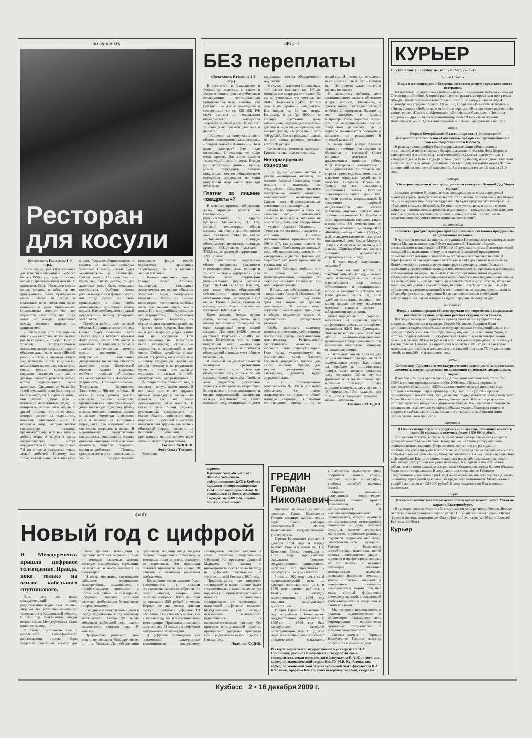по существу
Ресторан
для косули
(Окончание. Начало на 1-й стр.).
В последний раз такая сложная для копытных ситуация в Кузбассе была в 1996 году, тогда поголовье косуль сократилось более чем на 50 процентов. Из-за «большого снега» косули уходили в тайгу, где им прокормиться было практически нечем. Слабые от голода и медленные из-за снега, они легко попадали в руки браконьерам. Специалисты говорят, что это случилось из-за того, что тогда никто не ожидал печального исхода, поэтому вовремя не приняли мер.
- Теперь у нас есть этот горький опыт, и мы не хотим, чтобы он ещё раз повторился, - говорит Виктор Краснов, государственный инспектор департамента по охране объектов животного мира (Яйский район). – Сегодня снежный покров уже превысил 60 см, и добывать корма таким животным, как косули, очень трудно. Сложившаяся ситуация заставляет нас уже в декабре начинать развозить корма, чтобы подкармливать этих животных. Ситуация не была бы такой печальной, если бы в лесу не было снегоходов. С одной стороны, они делают доброе дело - оставляют натоптанные следы, по которым животным легче ходить. С другой стороны, это не те люди, которые ратуют за сохранность объектов животного мира. В основном лица, которые имеют снегоходную технику, браконьерствуют, и у них цель – добыть зверя. А косули в таких обстоятельствах могут передвигаться со скоростью только 7-8 км в час и становятся очень легкой добычей. Поэтому как только мы закончим развозить сено и овес, будем особенно тщательно следить за местами прикорма животных. Понятно, что там будут «скапливаться» и браконьеры. Работы много. Но если мы не будем эту работу делать, то для животных могут быть печальные последствия. Особенно много работы ожидается в феврале-марте, вот тогда будем все силы прикладывать к тому, чтобы дополнительно приготовить запасы кормов. Нам необходимо в трудный предвесенний период прокормить этого зверя.
Подобная работа идет по всей области. По данным прошлого года (новые будут получены после Нового года), в Кузбассе обитают 4500 косуль, около 2700 лосей и примерно 300 маралов, которых в тяжелые многоснежные времена нужно прокормить. По информации начальника департамента по охране объектов животного мира Кемеровской области Хамита Сурхаева, особенно сложная обстановка сейчас складывается в Ижморском, Мариинском, Промышленновском, Тисульском, Топкинском, Тяжинском и Яйском районах. В связи с этим решено оказать массовую помощь животным, организовав как непосредственную дополнительную подкормку (рубку и валку молодого осинника, подвоз к местам кормежки клеверного сена и веников из лиственных пород, овса), так и пробивание на снегоходах подходов к полям. В мероприятиях задействованы специалисты департамента охраны объектов животного мира и лесного комплекса, общества охотников, охотники-любители. Помощь предполагается организовать как на землях государственного резервного фонда (особо охраняемых природных территориях), так и в таежных лесных массивах.
- Помочь животным надо, - говорит Аскар Алибаев, заместитель начальника департамента по охране объектов животного мира Кемеровской области. - Места их зимней интеграции – это сосняки, хвойные леса, там меньше снега, чем в полях. И в этих хвойных лесах они концентрируются, переживают трудное время. Подкормку их осуществляют охотничьи хозяйства – за счет своих средств. Для этого им и дали в аренду угодья, чтобы они их содержали. При предоставлении им территории было обговорено, чтобы они занимались и подкормкой в том числе. Сейчас хозяйства только начали эту работу, но к концу этой – началу следующей недели мы начнем проверку и по результатам будем с теми, кто халатно относится к взятым на себя обязательствам, уже разбираться.
А специалисты отмечают, что, в частности, косуль нынче много. И все чаще они в это трудные времена подходят к населенным пунктам, где им легче прокормиться, легче выжить. В связи с этим Хамит Сурхаев, руководитель департамента по охране объектов животного мира, обратился с просьбой к жителям области в этот трудный для лесных обитателей период напрасно не беспокоить животных, не преследовать их при встрече ради забавы или фотографирования.
Евгения РАЙНЕШ.
Фото Ольги Титович.
Кемерово.
аКцент
БЕЗ переплаты
(Окончание. Начало на 1-й стр.).
В частности, в Гражданском и Жилищном кодексах, а также в законе о защите прав потребителя и последующих постановлениях правительства четко сказано, что собственники жилых помещений в соответствии со ст. 158 ЖК РФ несут затраты по содержанию общедомового имущества «соразмерно своей доле». И вот эту-то свою долю Алексей Соловьев и высчитал.
- Конечно, за содержание мест общего пользования нужно платить, - говорит Алексей Иванович. – Но в каких размерах? Это надо определять. Определить же долю очень просто. Для этого имеется технический паспорт дома. Исходя из паспортных данных здания, можно определить, сколько квадратных метров общедомового имущества приходится на один квадратный метр жилой площади всего дома.
Платим за лишние «квадраты»?
В качестве примера собственник жилья приводит расчеты по собственному дому, расположенному по адресу: проспект Московский, 9. Так, согласно техпаспорту, общая площадь квартир в данном жилом доме составляет 24442 кв. метра. Высчитываем площадь общедомового имущества: площадь кровли – 3681,4 кв. м, подъездов – 2795,5 кв. м, дворовой территории – 12251,7 кв.м.
К особенностям содержания общего имущества указанного многоквартирного дома относится то, что жильцам «прирезали» для оплаты часть территории расположенного рядом детского сада. Это 1744 кв. метра. Наконец, еще один объект общедолевой собственности - трансформаторная подстанция общей площадью 156,2 кв. м. Таким образом, суммарная площадь мест общего пользования составляет 16828,4 кв. м.
Идем дальше. Теперь нужно узнать, сколько «квадратов» мест общего пользования приходится на один квадратный метр жилой площади. Для этого 16828,4 делим на 24442. Результат - 0,6885 кв. метра. Получается, что на один квадратный метр жилплощади приходится чуть больше полуметра общедомовой площади мест общего пользования.
В реальной же действительности жилищные организации приравнивают долю площади общедомового имущества к общей площади самой квартиры. Чтобы в этом убедиться, достаточно заглянуть в квиточек по квартплате. Вывод из всего этого напрашивается вполне определенный: фактически жильцы оплачивают из своих карманов несуществующие в доме квадратные метры общедомового имущества.
В случае с Алексеем Соловьевым этот расчет выглядит так. Общая площадь его квартиры составляет 53 кв. м, умножаем эти «метры» на 0,6885. Получается 36,4905. Это его доля в общедомовых «квадратах». Как видим, не 53 кв. метра. Например, в октябре 2009 г. за текущее содержание дома жилищники, нарушая десятилетний договор и «идя на ухищрения», как говорит жилец, «запросили» с него 416 рублей. Его же реальный платеж по этой статье расходов составил всего 230 рублей.
Согласитесь, неплохая экономия! Причем на законных основаниях.
Ненормируемая соцнорма
Еще одним «узким» местом в работе жилищников является, по мнению Алексея Соловьева, такая позиция в платежах, как «соцнорма». Соцнорма является краеугольным камнем жилищно-коммунального хозяйствования. Однако и под ней законодательные основания не совсем прочные.
-Плата по соцнорме и сверх ее, согласно закону, производится только за наем жилья, но никак не относится к текущему содержанию, - уверяет Алексей Иванович. – Точно так же эта позиция касается и отопления. Согласно постановлениям правительства № 306 и 307, мы должны платить за отопление общей площади жилья. Я ведь собственник: могу иметь и сто «квадратов», и двести. При чем тут соцнорма? Кто имеет право мне ее устанавливать?
Алексей Соловьев сообщил, что он лично как владелец приватизированной квартиры по соцнорме не платит. Потому что это противоречит закону.
- Я плачу как собственник жилья, - подытожил Алексей Иванович.- К содержанию общего имущества дома эта норма не должна применяться. В законе четко определено: «соразмерно своей доле в общем имуществе дома». А соразмерность определяется расчетом.
Чтобы высчитать величину платежа за отопление, собственнику приходится брать постановления правительства, Региональной энергетической комиссии и горсовета. Зная стоимость одной Гкал тепла, установленную на отопительный сезон, Алексей Соловьев определяет платеж для своего жилища. Правда, для рядового гражданина такие «выкладки», думается, будут затруднительны.
- В постановлениях правительства № 306 и 307 четко обозначено, что платеж производится за отопление общей площади квартиры. В течение отопительного периода, а не за целый год. И причем тут отопление по соцнорме и свыше ее? – говорит он. – Это просто нужно понять и платить по закону.
К сказанному добавим, доля муниципального жилья в областном центре, которое, собственно, и сдается внаем, составляет сегодня не более 20 процентов. Именно на этот жилфонд и должна распространяться соцнорма. Кроме того, с точки зрения здравой логики, совершенно непонятно, где в квартире заканчивается соцнорма и начинается ее превышение? В соседней комнате?
В завершение беседы Алексей Иванович сообщил, что недавно он обращался в городской Совет народных депутатов с предложением привести работу ЖКХ Кемерова в соответствие с законодательством. Состоялась его встреча с председателем комитета по развитию городского хозяйства и экологии Виталием Игошиным. Правда, на все «выкладки» собственника жилья Виталий Владимирович ответил лишь тем, что «эти расчеты неправильны». К сожалению, широкой общественности свои веские аргументы «против» депутат пока сообщить не пожелал. Но «Кузбасс» готов предоставить ему дать такую возможность. От комментария по телефону отказалась директор ООО «Жилищно-коммунальный трест», в чьей подведомственности находится описываемый дом, Елена Мазурок. Правда, с Алексеем Соловьевым она знакома. Юристы общества, как она сообщила, неоднократно встречались с ним в суде.
- В чью пользу завершились заседания?
-Я тоже на этот вопрос по телефону отвечать не буду, - сказала Елена Александровна. Как бы ни разворачивался спор между собственником и жилищниками, вопрос о законности платежей все равно должен решить суд. Если судебная инстанция признает, что жилец неправ, то ему предстоят огромные выплаты вместе с набежавшими процентами.
Более определенно по соцнорме высказался на недавней пресс-конференции начальник городского управления ЖКХ Олег Самодумов. Отвечая на вопрос о том, насколько законно жилищно-коммунальные организации города применяют при начислении квартплаты соцнорму, он сказал следующее:
- Законодательно мы должны уже сегодня оплачивать сто процентов за коммунальные услуги. Как только мы перейдем на стопроцентные тарифы, само понятие соцнорма сразу «отпадет». Сейчас же она применяется на том основании, что население производит оплату жилищно-коммунальных услуг не на 100 процентов. Это делается для того, чтобы защитить граждан с низкими доходами.
Евгений БЕСЕДИН.
коротко
В рамках сотрудничества с Фондом содействия реформированию ЖКХ в Кузбассе капитально отремонтировано 1234 многоквартирных дома. В оставшихся 24 домах, вошедших в программу 2009 года, работы близки к завершению.
фаКт
Новый год с цифрой
В Междуреченск пришло цифровое телевидение. Правда, пока только на основе кабельного спутникового.
Еще пять лет назад междуреченский завод радиотелеаппаратуры был признан лидером по развитию кабельного телевидения в Кемеровской области. С тех пор практически каждая вторая семья Междуреченска стала клиентом завода.
К этому подтолкнули еще и особенности географического расположения города. Горы создавали серьезные помехи для приема эфирного телевидения, и горожане пытались бороться с ними с помощью различных антенн, зачастую самодельных, торчавших на балконах и высовывавшихся из окон квартир.
И когда появилось спутниковое кабельное телевидение, междуреченцы, намучившись с неэффективными антеннами и постоянной рябью на телеэкранах, предпочли платное отличное качество изображения бесплатному посредственному.
Сегодня все многоэтажные дома в городе подключены к спутниковому телевидению. Около 20 тысяч абонентов кабельной сети имеют возможность смотреть уже 47 каналов.
Предприятие развивает свои услуги не только в Междуреченске, но и в Мысках. Для обеспечения цифрового вещания завод закупил партию специальных приставок к телеприемникам и теперь реализует их горожанам. Эти приставки позволят принимать уже сейчас 78 каналов с отличным качеством изображения.
Постепенно число каналов будет увеличиваться, и каждый пользователь сможет приобрести тот пакет каналов, который ему наиболее интересен. Плата при этом не превысит 350 рублей в месяц. Первые же два месяца зрители смогут попробовать цифровое ТВ бесплатно. Подключаться можно как к кабельному, так и к спутниковому телевидению. Приставки позволяют получать все 78 каналов в цифровом изображении безвозмездно.
О цифровом телевидении как современной альтернативе традиционному аналоговому телевидению говорил недавно в своем послании Федеральному собранию РФ президент Дмитрий Медведев. Он заявил о необходимости осуществить переход на цифровое телевидение на территории всей России к 2015 году.
Предполагается, что цифровое телевидение в нашей стране будет сосуществовать с аналоговым до тех пор, пока у 95 процентов зрителей не появятся специальные телеприставки или телевизоры с поддержкой цифрового вещания. Междуреченцы, уже сегодня получившие возможность подключиться к высококачественному сигналу без проводов и спутниковой тарелки, приобретают цифровые приставки себе и родственникам как подарок к Новому году.
Людмила ХУДИК.
ГРЕДИН Герман Николаевич
Внезапно, на 76-м году жизни, скончался Герман Николаевич Гредин, кандидат экономических наук, доцент кафедры экономической теории Кемеровского государственного университета.
Герман Николаевич родился 5 декабря 1934 года в городе Белово. Учился в школе № 1 г. Кемерово. После окончания в 1957 году юридического факультета Томского государственного университета несколько лет проработал в прокуратуре Томской области.
Затем в 1962 году начал свой преподавательский путь на кафедре политэкономии ТГУ. В 1976 году перешел работать в КемГУ на кафедру политэкономии, в 1978 году защитил кандидатскую диссертацию.
Гредин Герман Николаевич 33 года проработал в Кемеровском государственном университете. С 1990-го по 1996 год был заведующим кафедрой политэкономии КемГУ. Долгие годы был членом ученого совета юридического факультета университета, редактором ряда сборников научных трудов, автором многих монографий, учебных пособий, научных статей.
Многие поколения выпускников юридического факультета помнят Германа Николаевича как принципиального и высококвалифицированного преподавателя, которого отличали принципиальность, ответственное отношение к делу, широкая эрудиция, высокое лекторское мастерство, стремление развить у студентов творческое мышление, самостоятельность суждений. Герман Николаевич способствовал подготовке целой плеяды преподавателей (ныне – доцентов и профессоров), которые на его лекциях и научных семинарах обучались методическим находкам, познавали искусство сочетания теории и практики, логичного и интересного изложения экономической теории. Это был маяк, который формировал атмосферу высокой, справедливой требовательности к студентам и своим коллегам.
Мы потеряли преподавателя и человека, самоотверженно и плодотворно служившего делу формирования экономически грамотных специалистов на юридическом факультете.
Светлая память о Германе Николаевиче Гредине навсегда сохранится в наших сердцах.
Ректор Кемеровского государственного университета И.А. Свиридова, ректорат Кемеровского государственного университета, декан юридического факультета Н.А. Юркевич, зав. кафедрой экономической теории КемГУ М.В. Курбатова, зав. кафедрой экономической теории экономического факультета В.А. Шабашев, профком КемГУ, совет ветеранов, коллеги, студенты.
КУРЬЕР
Служба новостей «Кузбасса», тел.: 72-67-67, 72-36-45.
к Дню Победы
Вчера в администрации Кемерова состоялся пленум городского совета ветеранов.
На повестке – вопрос о ходе подготовки к 65-й годовщине Победы в Великой Отечественной войне. В городе реализуются различные проекты и программы гражданско-патриотической направленности. К примеру, с начала года 46 волонтерских отрядов провели 321 акцию, среди них «Помогаем ветеранам», «Чистый двор», «Доброе дело от чистого сердца», «Ветеран живет рядом», «На улице героя», «Память», «Мемориал», «Эстафета добрых дел», «Подписка ветерану» и другие. Была оказана помощь более 9 тысячам ветеранов. Волонтеры вручили 3,5 тысячи открыток и 3 тысячи продуктовых наборов.
акция
Вчера в Кемеровской области стартовал 3-й новогодний благотворительный сезон «Счастливые праздники», организованный советом общественности Кузбасса.
В рамках сезона пройдут благотворительные акции общественных организаций, в числе которых «Подари праздник» и «Звонок Деда Мороза и Снегурочки» (организаторы - Союз молодежи Кузбасса), «Дети улицы» и «Подарите детям Новый год» (Красный Крест Кузбасса), новогодние спектакли в школах и детских домах, домашние спектакли для детей-инвалидов (Детско-юношеский экологический парламент). Акция продлится до 15 января 2010 года.
конкурс
В Кемерове подвели итоги традиционного конкурса «Лучший Дед Мороз города».
За звание лучшего боролись восемь конкурсантов из семи учреждений культуры города. Победителем конкурса стал Евгений Карпиченко – Дед Мороз из ДК «Содружество» поселка Кедровка. Он будет представлять Кемерово на областном конкурсе 18 декабря. По мнению и участников, и организаторов конкурса, основная цель мероприятия достигнута – конкурсанты показали свои таланты и умения, поделились опытом, а юные зрители, пришедшие на представление, получили много приятных впечатлений.
эхо трагедии
В области проходят проверки противопожарного состояния предприятий общественного питания.
В частности, первые же визиты сотрудников Госпожнадзора в некоторые кафе города Мыски выявили целый букет нарушений. Так, кафе «Ермак», расположенное в микрорайоне ГРЭС, не оборудовано системой автоматической пожарной сигнализации, к тому же в отделке помещений предприятия общественного питания использованы сгораемые пластиковые панели. О сертификатах на эти отделочные материалы в кафе даже никто и не слышал. Дополняет картину полное отсутствие средств пожаротушения. Большие нарекания у проверяющих вызвала и подготовленность персонала к действиям в чрезвычайной ситуации. Ни о каком грамотно организованном обучении работников кафе речь вообще нельзя вести. Аналогичные нарушения выявлены и в кафе «Караван» - те же панели, то же отсутствие огнетушителей, тот же не знающий, что делать в случае пожара, персонал. Руководители данных кафе привлечены к административной ответственности, им выданы предписания до 25 декабря устранить нарушения. В случае неисполнения требований контролирующих служб материалы будут переданы в прокуратуру.
поддержка
Вчера в администрации области вручали единовременные социальные пособия по случаю рождения ребенка студенческим семьям.
Встречу с молодыми родителями провел заместитель губернатора по вопросам образования и культуры Сергей Муравьёв. На прием были приглашены студенческие семьи из государственных учреждений высшего и среднего профессионального образования, обучающиеся по очной форме, в которых родился ребенок. 35 студенческих семей получили материальную помощь в размере 20 тысяч рублей и комплект для новорожденного на сумму 1 тысяча рублей. Такая акция проводится в области с 2005 года. За это время материальную помощь и комплекты для малышей получили 750 студенческих семей, из них 209 – с начала этого года.
успех
Коллективу Гурьевского металлургического завода удалось значительно увеличить выпуск продукции по сравнению с прошлым, докризисным, годом.
В ноябре 2009 года произведено 17,3 тыс. тонн мартеновской стали. Это 269% к уровню производства в ноябре 2008 года. Проката сортового изготовлено 20 тыс. тонн - 232% к аналогичному периоду прошлого года. Стальных мелющих шаров произведено 6,7 тыс. тонн (218% к уровню прошлогоднего показателя). Уже два месяца подряд коллектив завода выпускает более 20 тыс. тонн сортового проката, что почти на 40% выше результатов, которые удавалось получить в докризисное время. Как пояснили специалисты предприятия, значительно увеличить объемы удалось благодаря решению вопроса о стабильных поставках исходного сырья и четкой организации производственного процесса.
криминал
В Новокузнецке осудили кредитных мошенников, сумевших обмануть около 50 горожан и получить более 4 500 000 рублей.
Они искали горожан, которые бы согласились оформить на себя кредит в одном из коммерческих банков Новокузнецка. За такую услугу обещали солидное вознаграждение. Уверяли своих жертв, что все расходы по исполнению кредитных обязательств возьмут на себя. По их словам, оформлять кредиты было выгодно самому банку, это позволило бы ему продлить лицензию в Центробанке. Как ни странно, желающих подзаработать оказалось немало. Как только преступники получали наличные, о кредитных обязательствах забывали и тратили деньги, а все долговые обязательства перед банком обязаны были нести пострадавшие. В ходе следствия следователю Главного следственного управления при ГУВД по Кемеровской области удалось доказать 52 эпизода преступной деятельности кредитных мошенников. Материальный ущерб был оценен в 4 524 000 рублей. В ходе следствия он был возмещен полностью.
спорт
Несколько кузбасских спортсменов стали победителями Кубка Урала по карате в Екатеринбурге.
В турнире приняли участие 150 спортсменов из 12 регионов России. Первые места заняли воспитанники школы карате Промышленновского района Исмат Фазилов (весовая категория до 45 кг), Дмитрий Михалев (до 50 кг) и Алексей Бертрам (до 60 кг).
Курьер
Кузбасс 2 • 16 декабря 2009 г.